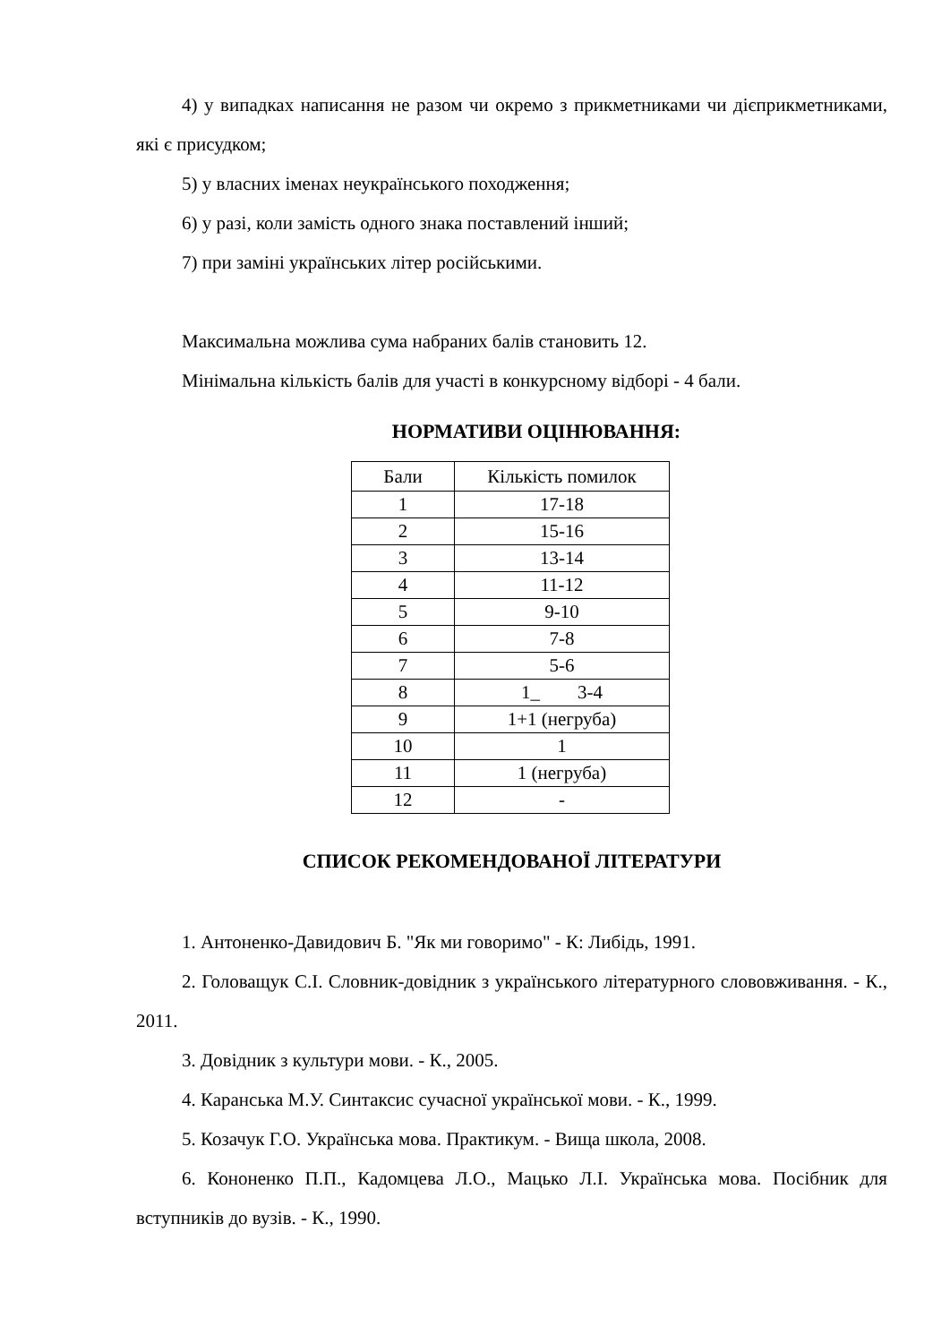4) у випадках написання не разом чи окремо з прикметниками чи дієприкметниками, які є присудком;
5) у власних іменах неукраїнського походження;
6) у разі, коли замість одного знака поставлений інший;
7) при заміні українських літер російськими.
Максимальна можлива сума набраних балів становить 12.
Мінімальна кількість балів для участі в конкурсному відборі - 4 бали.
НОРМАТИВИ ОЦІНЮВАННЯ:
| Бали | Кількість помилок |
| 1 | 17-18 |
| 2 | 15-16 |
| 3 | 13-14 |
| 4 | 11-12 |
| 5 | 9-10 |
| 6 | 7-8 |
| 7 | 5-6 |
| 8 | 1_ 3-4 |
| 9 | 1+1 (негруба) |
| 10 | 1 |
| 11 | 1 (негруба) |
| 12 | - |
СПИСОК РЕКОМЕНДОВАНОЇ ЛІТЕРАТУРИ
1. Антоненко-Давидович Б. "Як ми говоримо" - К: Либідь, 1991.
2. Головащук С.І. Словник-довідник з українського літературного слововживання. - К., 2011.
3. Довідник з культури мови. - К., 2005.
4. Каранська М.У. Синтаксис сучасної української мови. - К., 1999.
5. Козачук Г.О. Українська мова. Практикум. - Вища школа, 2008.
6. Кононенко П.П., Кадомцева Л.О., Мацько Л.І. Українська мова. Посібник для вступників до вузів. - К., 1990.